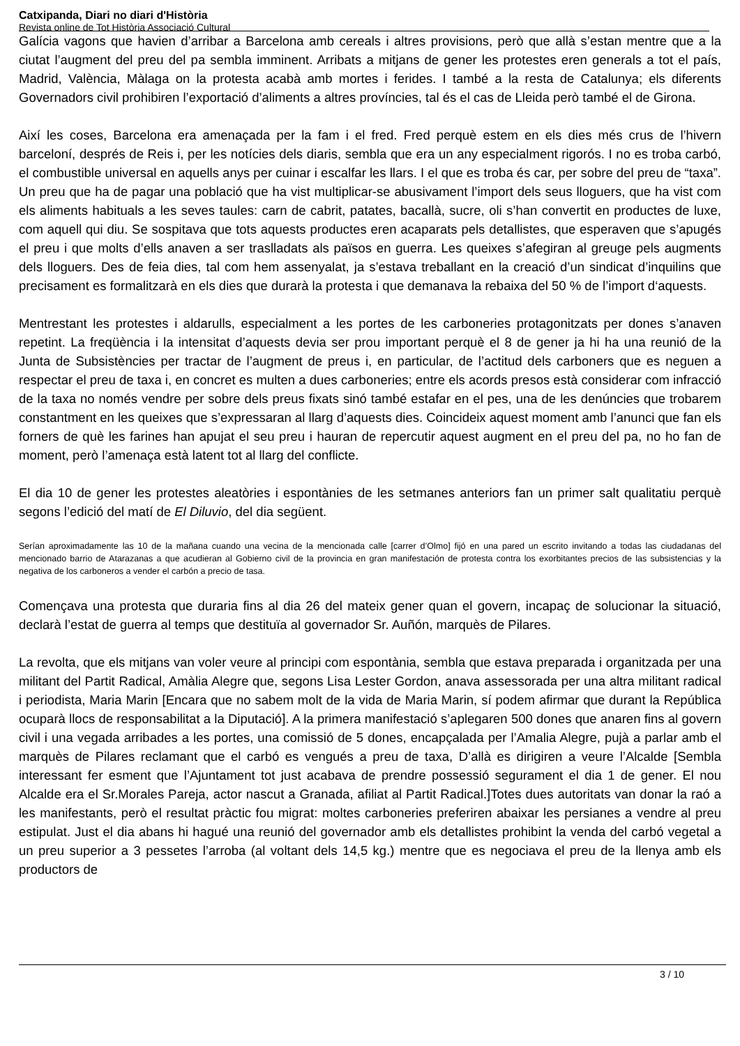Catxipanda, Diari no diari d'Història
Revista online de Tot Història Associació Cultural
Galícia vagons que havien d’arribar a Barcelona amb cereals i altres provisions, però que allà s’estan mentre que a la ciutat l’augment del preu del pa sembla imminent. Arribats a mitjans de gener les protestes eren generals a tot el país, Madrid, València, Màlaga on la protesta acabà amb mortes i ferides. I també a la resta de Catalunya; els diferents Governadors civil prohibiren l’exportació d’aliments a altres províncies, tal és el cas de Lleida però també el de Girona.
Així les coses, Barcelona era amenaçada per la fam i el fred. Fred perquè estem en els dies més crus de l’hivern barceloní, després de Reis i, per les notícies dels diaris, sembla que era un any especialment rigorós. I no es troba carbó, el combustible universal en aquells anys per cuinar i escalfar les llars. I el que es troba és car, per sobre del preu de “taxa”. Un preu que ha de pagar una població que ha vist multiplicar-se abusivament l’import dels seus lloguers, que ha vist com els aliments habituals a les seves taules: carn de cabrit, patates, bacallà, sucre, oli s’han convertit en productes de luxe, com aquell qui diu. Se sospitava que tots aquests productes eren acaparats pels detallistes, que esperaven que s’apugés el preu i que molts d’ells anaven a ser traslladats als països en guerra. Les queixes s’afegiran al greuge pels augments dels lloguers. Des de feia dies, tal com hem assenyalat, ja s’estava treballant en la creació d’un sindicat d’inquilins que precisament es formalitzarà en els dies que durarà la protesta i que demanava la rebaixa del 50 % de l’import d‘aquests.
Mentrestant les protestes i aldarulls, especialment a les portes de les carboneries protagonitzats per dones s’anaven repetint. La freqüència i la intensitat d’aquests devia ser prou important perquè el 8 de gener ja hi ha una reunió de la Junta de Subsistències per tractar de l’augment de preus i, en particular, de l’actitud dels carboners que es neguen a respectar el preu de taxa i, en concret es multen a dues carboneries; entre els acords presos està considerar com infracció de la taxa no només vendre per sobre dels preus fixats sinó també estafar en el pes, una de les denúncies que trobarem constantment en les queixes que s’expressaran al llarg d’aquests dies. Coincideix aquest moment amb l’anunci que fan els forners de què les farines han apujat el seu preu i hauran de repercutir aquest augment en el preu del pa, no ho fan de moment, però l’amenaça està latent tot al llarg del conflicte.
El dia 10 de gener les protestes aleatòries i espontànies de les setmanes anteriors fan un primer salt qualitatiu perquè segons l’edició del matí de El Diluvio, del dia següent.
Serían aproximadamente las 10 de la mañana cuando una vecina de la mencionada calle [carrer d’Olmo] fijó en una pared un escrito invitando a todas las ciudadanas del mencionado barrio de Atarazanas a que acudieran al Gobierno civil de la provincia en gran manifestación de protesta contra los exorbitantes precios de las subsistencias y la negativa de los carboneros a vender el carbón a precio de tasa.
Començava una protesta que duraria fins al dia 26 del mateix gener quan el govern, incapaç de solucionar la situació, declarà l’estat de guerra al temps que destituïa al governador Sr. Auñón, marquès de Pilares.
La revolta, que els mitjans van voler veure al principi com espontània, sembla que estava preparada i organitzada per una militant del Partit Radical, Amàlia Alegre que, segons Lisa Lester Gordon, anava assessorada per una altra militant radical i periodista, Maria Marin [Encara que no sabem molt de la vida de Maria Marin, sí podem afirmar que durant la República ocuparà llocs de responsabilitat a la Diputació]. A la primera manifestació s’aplegaren 500 dones que anaren fins al govern civil i una vegada arribades a les portes, una comissió de 5 dones, encapçalada per l’Amalia Alegre, pujà a parlar amb el marquès de Pilares reclamant que el carbó es vengués a preu de taxa, D’allà es dirigiren a veure l’Alcalde [Sembla interessant fer esment que l’Ajuntament tot just acabava de prendre possessió segurament el dia 1 de gener. El nou Alcalde era el Sr.Morales Pareja, actor nascut a Granada, afiliat al Partit Radical.]Totes dues autoritats van donar la raó a les manifestants, però el resultat pràctic fou migrat: moltes carboneries preferiren abaixar les persianes a vendre al preu estipulat. Just el dia abans hi hagué una reunió del governador amb els detallistes prohibint la venda del carbó vegetal a un preu superior a 3 pessetes l’arroba (al voltant dels 14,5 kg.) mentre que es negociava el preu de la llenya amb els productors de
3 / 10